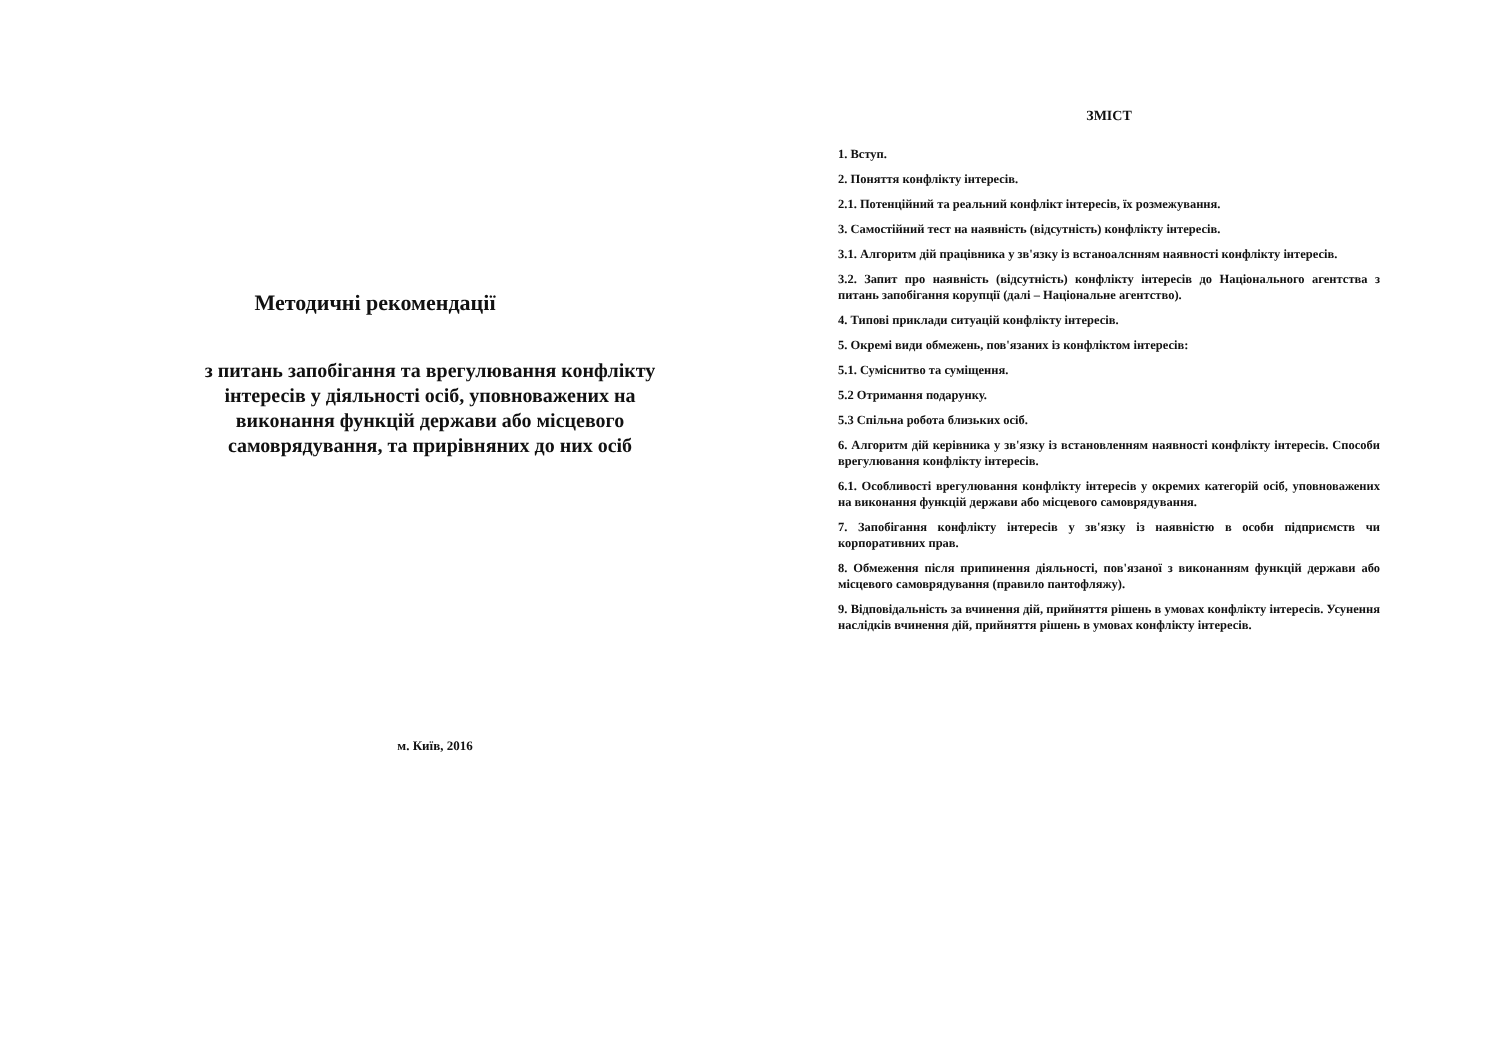Методичні рекомендації
з питань запобігання та врегулювання конфлікту інтересів у діяльності осіб, уповноважених на виконання функцій держави або місцевого самоврядування, та прирівняних до них осіб
м. Київ, 2016
ЗМІСТ
1. Вступ.
2. Поняття конфлікту інтересів.
2.1. Потенційний та реальний конфлікт інтересів, їх розмежування.
3. Самостійний тест на наявність (відсутність) конфлікту інтересів.
3.1. Алгоритм дій працівника у зв'язку із встаноалснням наявності конфлікту інтересів.
3.2. Запит про наявність (відсутність) конфлікту інтересів до Національного агентства з питань запобігання корупції (далі – Національне агентство).
4. Типові приклади ситуацій конфлікту інтересів.
5. Окремі види обмежень, пов'язаних із конфліктом інтересів:
5.1. Суміснитво та суміщення.
5.2 Отримання подарунку.
5.3 Спільна робота близьких осіб.
6. Алгоритм дій керівника у зв'язку із встановленням наявності конфлікту інтересів. Способи врегулювання конфлікту інтересів.
6.1. Особливості врегулювання конфлікту інтересів у окремих категорій осіб, уповноважених на виконання функцій держави або місцевого самоврядування.
7. Запобігання конфлікту інтересів у зв'язку із наявністю в особи підприємств чи корпоративних прав.
8. Обмеження після припинення діяльності, пов'язаної з виконанням функцій держави або місцевого самоврядування (правило пантофляжу).
9. Відповідальність за вчинення дій, прийняття рішень в умовах конфлікту інтересів. Усунення наслідків вчинення дій, прийняття рішень в умовах конфлікту інтересів.